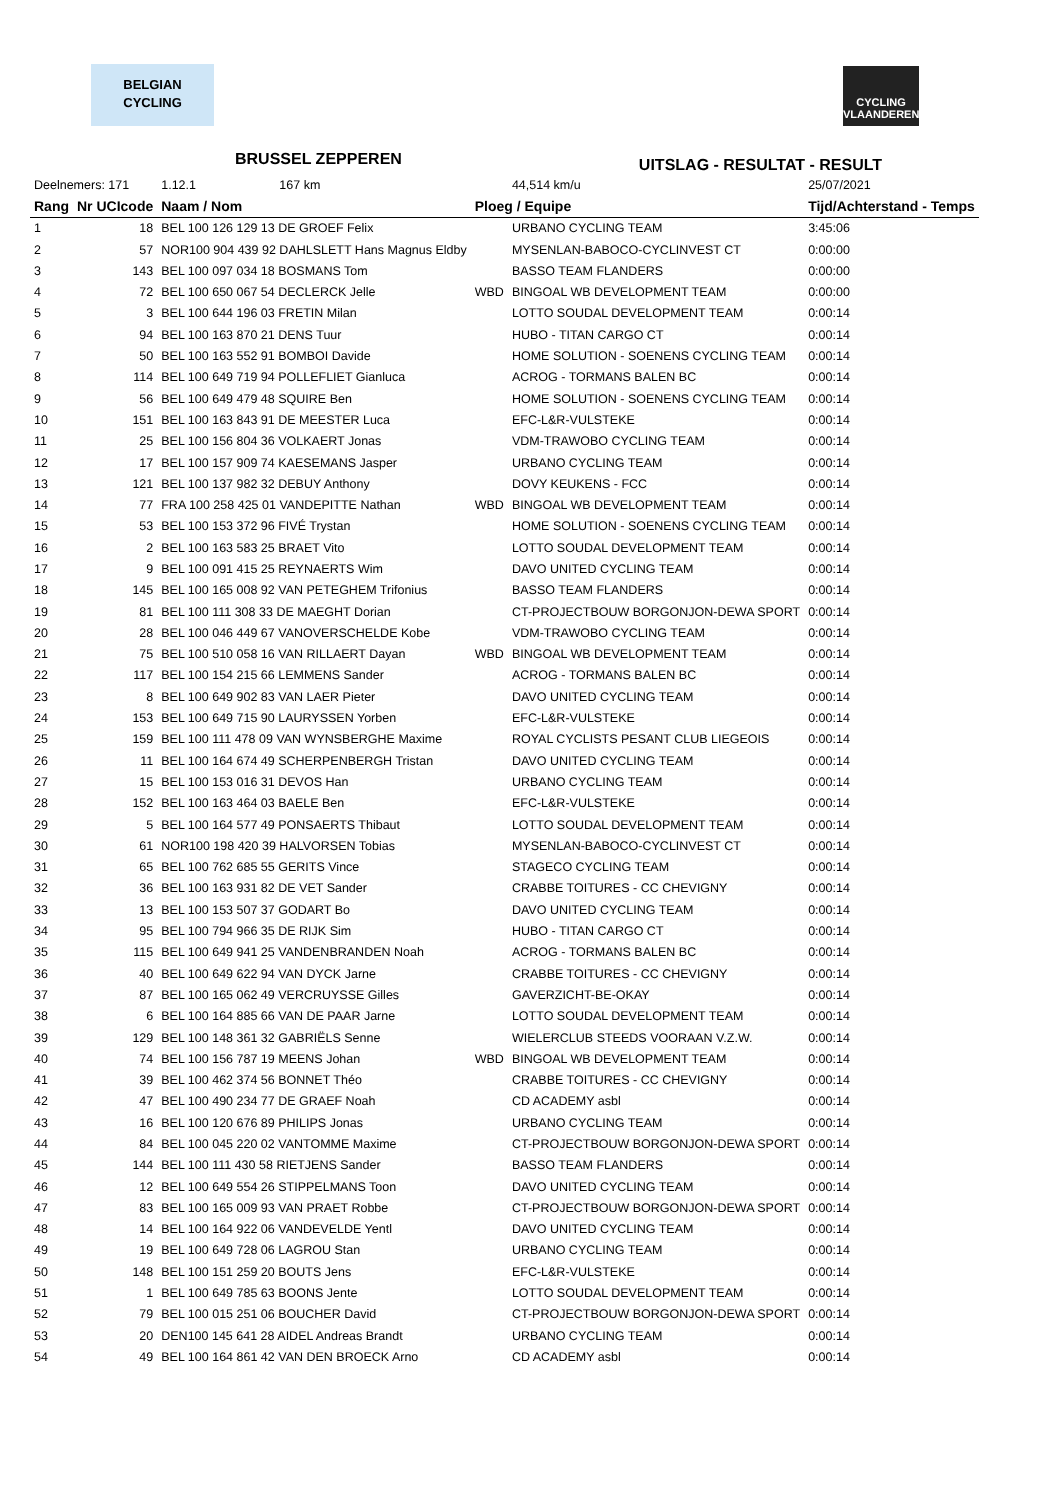BELGIAN
CYCLING
CYCLING
VLAANDEREN
BRUSSEL ZEPPEREN UITSLAG - RESULTAT - RESULT
| Deelnemers: 171 | | 1.12.1 167 km | | 44,514 km/u | 25/07/2021 |
| Rang | Nr UCIcode | Naam / Nom | Ploeg / Equipe | | Tijd/Achterstand - Temps |
| 1 | 18 | BEL 100 126 129 13 DE GROEF Felix | | URBANO CYCLING TEAM | 3:45:06 |
| 2 | 57 | NOR100 904 439 92 DAHLSLETT Hans Magnus Eldby | | MYSENLAN-BABOCO-CYCLINVEST CT | 0:00:00 |
| 3 | 143 | BEL 100 097 034 18 BOSMANS Tom | | BASSO TEAM FLANDERS | 0:00:00 |
| 4 | 72 | BEL 100 650 067 54 DECLERCK Jelle | WBD | BINGOAL WB DEVELOPMENT TEAM | 0:00:00 |
| 5 | 3 | BEL 100 644 196 03 FRETIN Milan | | LOTTO SOUDAL DEVELOPMENT TEAM | 0:00:14 |
| 6 | 94 | BEL 100 163 870 21 DENS Tuur | | HUBO - TITAN CARGO CT | 0:00:14 |
| 7 | 50 | BEL 100 163 552 91 BOMBOI Davide | | HOME SOLUTION - SOENENS CYCLING TEAM | 0:00:14 |
| 8 | 114 | BEL 100 649 719 94 POLLEFLIET Gianluca | | ACROG - TORMANS BALEN BC | 0:00:14 |
| 9 | 56 | BEL 100 649 479 48 SQUIRE Ben | | HOME SOLUTION - SOENENS CYCLING TEAM | 0:00:14 |
| 10 | 151 | BEL 100 163 843 91 DE MEESTER Luca | | EFC-L&R-VULSTEKE | 0:00:14 |
| 11 | 25 | BEL 100 156 804 36 VOLKAERT Jonas | | VDM-TRAWOBO CYCLING TEAM | 0:00:14 |
| 12 | 17 | BEL 100 157 909 74 KAESEMANS Jasper | | URBANO CYCLING TEAM | 0:00:14 |
| 13 | 121 | BEL 100 137 982 32 DEBUY Anthony | | DOVY KEUKENS - FCC | 0:00:14 |
| 14 | 77 | FRA 100 258 425 01 VANDEPITTE Nathan | WBD | BINGOAL WB DEVELOPMENT TEAM | 0:00:14 |
| 15 | 53 | BEL 100 153 372 96 FIVÉ Trystan | | HOME SOLUTION - SOENENS CYCLING TEAM | 0:00:14 |
| 16 | 2 | BEL 100 163 583 25 BRAET Vito | | LOTTO SOUDAL DEVELOPMENT TEAM | 0:00:14 |
| 17 | 9 | BEL 100 091 415 25 REYNAERTS Wim | | DAVO UNITED CYCLING TEAM | 0:00:14 |
| 18 | 145 | BEL 100 165 008 92 VAN PETEGHEM Trifonius | | BASSO TEAM FLANDERS | 0:00:14 |
| 19 | 81 | BEL 100 111 308 33 DE MAEGHT Dorian | | CT-PROJECTBOUW BORGONJON-DEWA SPORT | 0:00:14 |
| 20 | 28 | BEL 100 046 449 67 VANOVERSCHELDE Kobe | | VDM-TRAWOBO CYCLING TEAM | 0:00:14 |
| 21 | 75 | BEL 100 510 058 16 VAN RILLAERT Dayan | WBD | BINGOAL WB DEVELOPMENT TEAM | 0:00:14 |
| 22 | 117 | BEL 100 154 215 66 LEMMENS Sander | | ACROG - TORMANS BALEN BC | 0:00:14 |
| 23 | 8 | BEL 100 649 902 83 VAN LAER Pieter | | DAVO UNITED CYCLING TEAM | 0:00:14 |
| 24 | 153 | BEL 100 649 715 90 LAURYSSEN Yorben | | EFC-L&R-VULSTEKE | 0:00:14 |
| 25 | 159 | BEL 100 111 478 09 VAN WYNSBERGHE Maxime | | ROYAL CYCLISTS PESANT CLUB LIEGEOIS | 0:00:14 |
| 26 | 11 | BEL 100 164 674 49 SCHERPENBERGH Tristan | | DAVO UNITED CYCLING TEAM | 0:00:14 |
| 27 | 15 | BEL 100 153 016 31 DEVOS Han | | URBANO CYCLING TEAM | 0:00:14 |
| 28 | 152 | BEL 100 163 464 03 BAELE Ben | | EFC-L&R-VULSTEKE | 0:00:14 |
| 29 | 5 | BEL 100 164 577 49 PONSAERTS Thibaut | | LOTTO SOUDAL DEVELOPMENT TEAM | 0:00:14 |
| 30 | 61 | NOR100 198 420 39 HALVORSEN Tobias | | MYSENLAN-BABOCO-CYCLINVEST CT | 0:00:14 |
| 31 | 65 | BEL 100 762 685 55 GERITS Vince | | STAGECO CYCLING TEAM | 0:00:14 |
| 32 | 36 | BEL 100 163 931 82 DE VET Sander | | CRABBE TOITURES - CC CHEVIGNY | 0:00:14 |
| 33 | 13 | BEL 100 153 507 37 GODART Bo | | DAVO UNITED CYCLING TEAM | 0:00:14 |
| 34 | 95 | BEL 100 794 966 35 DE RIJK Sim | | HUBO - TITAN CARGO CT | 0:00:14 |
| 35 | 115 | BEL 100 649 941 25 VANDENBRANDEN Noah | | ACROG - TORMANS BALEN BC | 0:00:14 |
| 36 | 40 | BEL 100 649 622 94 VAN DYCK Jarne | | CRABBE TOITURES - CC CHEVIGNY | 0:00:14 |
| 37 | 87 | BEL 100 165 062 49 VERCRUYSSE Gilles | | GAVERZICHT-BE-OKAY | 0:00:14 |
| 38 | 6 | BEL 100 164 885 66 VAN DE PAAR Jarne | | LOTTO SOUDAL DEVELOPMENT TEAM | 0:00:14 |
| 39 | 129 | BEL 100 148 361 32 GABRIËLS Senne | | WIELERCLUB STEEDS VOORAAN V.Z.W. | 0:00:14 |
| 40 | 74 | BEL 100 156 787 19 MEENS Johan | WBD | BINGOAL WB DEVELOPMENT TEAM | 0:00:14 |
| 41 | 39 | BEL 100 462 374 56 BONNET Théo | | CRABBE TOITURES - CC CHEVIGNY | 0:00:14 |
| 42 | 47 | BEL 100 490 234 77 DE GRAEF Noah | | CD ACADEMY asbl | 0:00:14 |
| 43 | 16 | BEL 100 120 676 89 PHILIPS Jonas | | URBANO CYCLING TEAM | 0:00:14 |
| 44 | 84 | BEL 100 045 220 02 VANTOMME Maxime | | CT-PROJECTBOUW BORGONJON-DEWA SPORT | 0:00:14 |
| 45 | 144 | BEL 100 111 430 58 RIETJENS Sander | | BASSO TEAM FLANDERS | 0:00:14 |
| 46 | 12 | BEL 100 649 554 26 STIPPELMANS Toon | | DAVO UNITED CYCLING TEAM | 0:00:14 |
| 47 | 83 | BEL 100 165 009 93 VAN PRAET Robbe | | CT-PROJECTBOUW BORGONJON-DEWA SPORT | 0:00:14 |
| 48 | 14 | BEL 100 164 922 06 VANDEVELDE Yentl | | DAVO UNITED CYCLING TEAM | 0:00:14 |
| 49 | 19 | BEL 100 649 728 06 LAGROU Stan | | URBANO CYCLING TEAM | 0:00:14 |
| 50 | 148 | BEL 100 151 259 20 BOUTS Jens | | EFC-L&R-VULSTEKE | 0:00:14 |
| 51 | 1 | BEL 100 649 785 63 BOONS Jente | | LOTTO SOUDAL DEVELOPMENT TEAM | 0:00:14 |
| 52 | 79 | BEL 100 015 251 06 BOUCHER David | | CT-PROJECTBOUW BORGONJON-DEWA SPORT | 0:00:14 |
| 53 | 20 | DEN100 145 641 28 AIDEL Andreas Brandt | | URBANO CYCLING TEAM | 0:00:14 |
| 54 | 49 | BEL 100 164 861 42 VAN DEN BROECK Arno | | CD ACADEMY asbl | 0:00:14 |